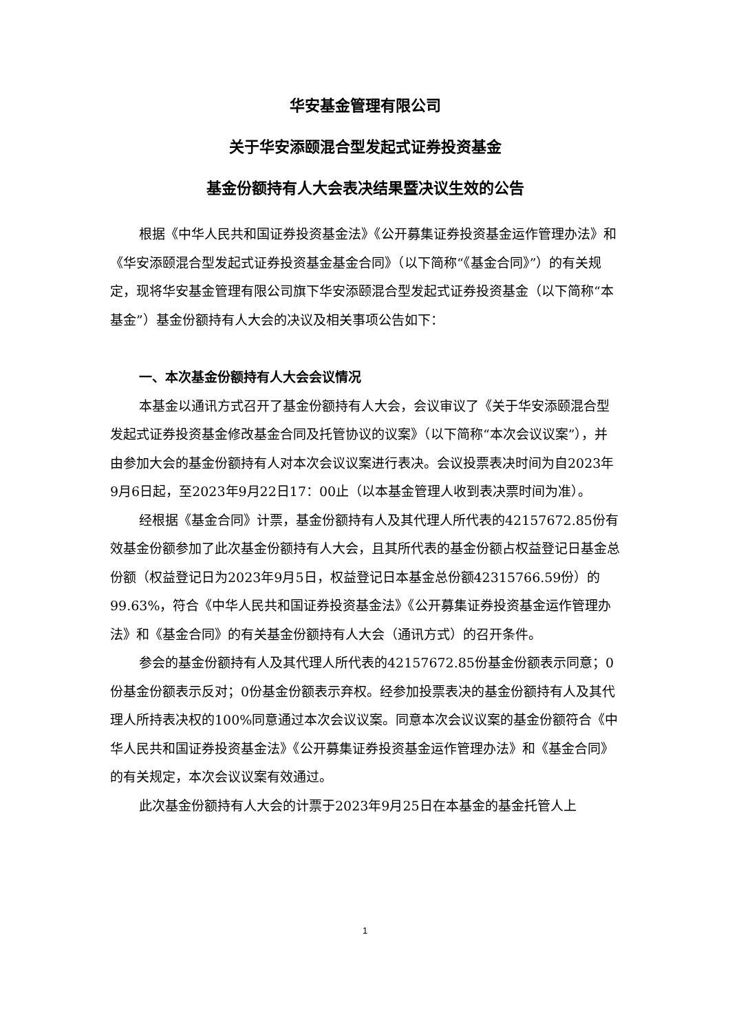华安基金管理有限公司
关于华安添颐混合型发起式证券投资基金
基金份额持有人大会表决结果暨决议生效的公告
根据《中华人民共和国证券投资基金法》《公开募集证券投资基金运作管理办法》和《华安添颐混合型发起式证券投资基金基金合同》（以下简称“《基金合同》”）的有关规定，现将华安基金管理有限公司旗下华安添颐混合型发起式证券投资基金（以下简称“本基金”）基金份额持有人大会的决议及相关事项公告如下：
一、本次基金份额持有人大会会议情况
本基金以通讯方式召开了基金份额持有人大会，会议审议了《关于华安添颐混合型发起式证券投资基金修改基金合同及托管协议的议案》（以下简称“本次会议议案”），并由参加大会的基金份额持有人对本次会议议案进行表决。会议投票表决时间为自2023年9月6日起，至2023年9月22日17：00止（以本基金管理人收到表决票时间为准）。
经根据《基金合同》计票，基金份额持有人及其代理人所代表的42157672.85份有效基金份额参加了此次基金份额持有人大会，且其所代表的基金份额占权益登记日基金总份额（权益登记日为2023年9月5日，权益登记日本基金总份额42315766.59份）的99.63%，符合《中华人民共和国证券投资基金法》《公开募集证券投资基金运作管理办法》和《基金合同》的有关基金份额持有人大会（通讯方式）的召开条件。
参会的基金份额持有人及其代理人所代表的42157672.85份基金份额表示同意；0份基金份额表示反对；0份基金份额表示弃权。经参加投票表决的基金份额持有人及其代理人所持表决权的100%同意通过本次会议议案。同意本次会议议案的基金份额符合《中华人民共和国证券投资基金法》《公开募集证券投资基金运作管理办法》和《基金合同》的有关规定，本次会议议案有效通过。
此次基金份额持有人大会的计票于2023年9月25日在本基金的基金托管人上
1